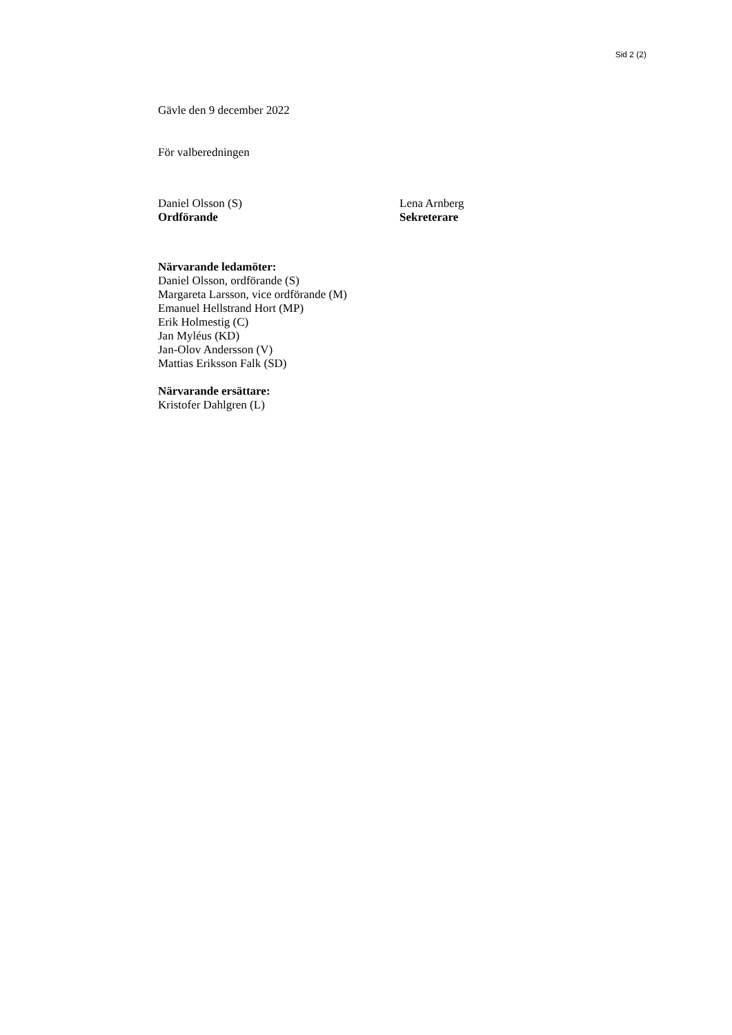Sid 2 (2)
Gävle den 9 december 2022
För valberedningen
Daniel Olsson (S)
Ordförande
Lena Arnberg
Sekreterare
Närvarande ledamöter:
Daniel Olsson, ordförande (S)
Margareta Larsson, vice ordförande (M)
Emanuel Hellstrand Hort (MP)
Erik Holmestig (C)
Jan Myléus (KD)
Jan-Olov Andersson (V)
Mattias Eriksson Falk (SD)
Närvarande ersättare:
Kristofer Dahlgren (L)